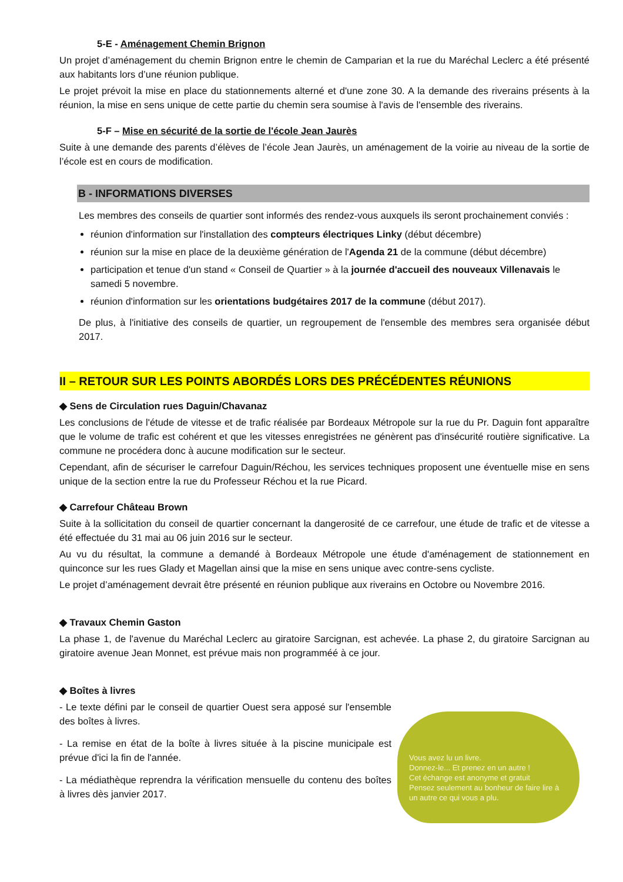5-E - Aménagement Chemin Brignon
Un projet d’aménagement du chemin Brignon entre le chemin de Camparian et la rue du Maréchal Leclerc a été présenté aux habitants lors d’une réunion publique.
Le projet prévoit la mise en place du stationnements alterné et d'une zone 30. A la demande des riverains présents à la réunion, la mise en sens unique de cette partie du chemin sera soumise à l'avis de l'ensemble des riverains.
5-F – Mise en sécurité de la sortie de l'école Jean Jaurès
Suite à une demande des parents d’élèves de l’école Jean Jaurès, un aménagement de la voirie au niveau de la sortie de l’école est en cours de modification.
B - INFORMATIONS DIVERSES
Les membres des conseils de quartier sont informés des rendez-vous auxquels ils seront prochainement conviés :
réunion d'information sur l'installation des compteurs électriques Linky (début décembre)
réunion sur la mise en place de la deuxième génération de l'Agenda 21 de la commune (début décembre)
participation et tenue d'un stand « Conseil de Quartier » à la journée d'accueil des nouveaux Villenavais le samedi 5 novembre.
réunion d'information sur les orientations budgétaires 2017 de la commune (début 2017).
De plus, à l'initiative des conseils de quartier, un regroupement de l'ensemble des membres sera organisée début 2017.
II – RETOUR SUR LES POINTS ABORDÉS LORS DES PRÉCÉDENTES RÉUNIONS
◆ Sens de Circulation rues Daguin/Chavanaz
Les conclusions de l'étude de vitesse et de trafic réalisée par Bordeaux Métropole sur la rue du Pr. Daguin font apparaître que le volume de trafic est cohérent et que les vitesses enregistrées ne génèrent pas d'insécurité routière significative. La commune ne procédera donc à aucune modification sur le secteur.
Cependant, afin de sécuriser le carrefour Daguin/Réchou, les services techniques proposent une éventuelle mise en sens unique de la section entre la rue du Professeur Réchou et la rue Picard.
◆ Carrefour Château Brown
Suite à la sollicitation du conseil de quartier concernant la dangerosité de ce carrefour, une étude de trafic et de vitesse a été effectuée du 31 mai au 06 juin 2016 sur le secteur.
Au vu du résultat, la commune a demandé à Bordeaux Métropole une étude d'aménagement de stationnement en quinconce sur les rues Glady et Magellan ainsi que la mise en sens unique avec contre-sens cycliste.
Le projet d’aménagement devrait être présenté en réunion publique aux riverains en Octobre ou Novembre 2016.
◆ Travaux Chemin Gaston
La phase 1, de l'avenue du Maréchal Leclerc au giratoire Sarcignan, est achevée. La phase 2, du giratoire Sarcignan au giratoire avenue Jean Monnet, est prévue mais non programméé à ce jour.
◆ Boîtes à livres
- Le texte défini par le conseil de quartier Ouest sera apposé sur l'ensemble des boîtes à livres.
- La remise en état de la boîte à livres située à la piscine municipale est prévue d'ici la fin de l'année.
- La médiathèque reprendra la vérification mensuelle du contenu des boîtes à livres dès janvier 2017.
Vous avez lu un livre.
Donnez-le... Et prenez en un autre !
Cet échange est anonyme et gratuit
Pensez seulement au bonheur de faire lire à un autre ce qui vous a plu.